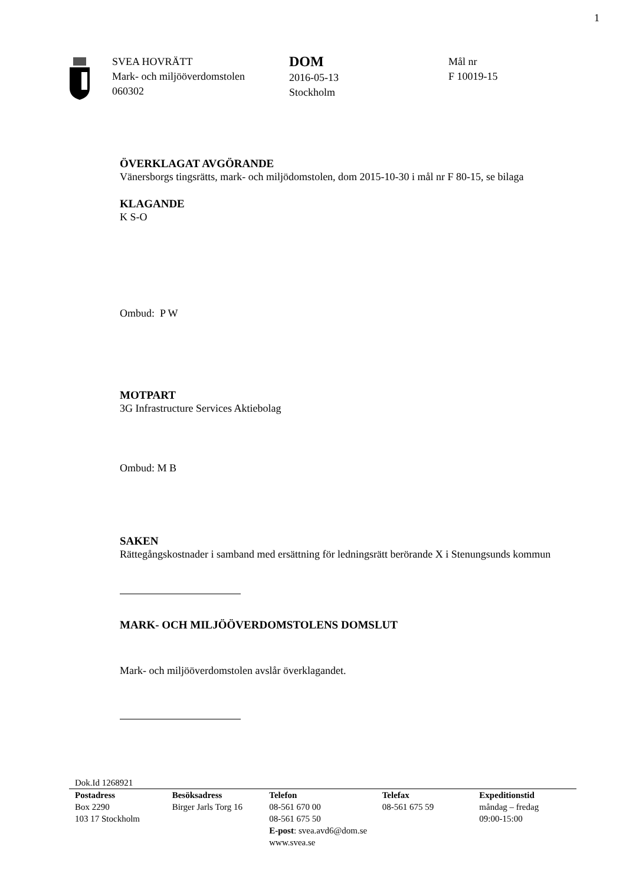1
SVEA HOVRÄTT
Mark- och miljööverdomstolen
060302
DOM
2016-05-13
Stockholm
Mål nr
F 10019-15
ÖVERKLAGAT AVGÖRANDE
Vänersborgs tingsrätts, mark- och miljödomstolen, dom 2015-10-30 i mål nr F 80-15, se bilaga
KLAGANDE
K S-O
Ombud: P W
MOTPART
3G Infrastructure Services Aktiebolag
Ombud: M B
SAKEN
Rättegångskostnader i samband med ersättning för ledningsrätt berörande X i Stenungsunds kommun
MARK- OCH MILJÖÖVERDOMSTOLENS DOMSLUT
Mark- och miljööverdomstolen avslår överklagandet.
Dok.Id 1268921
Postadress
Box 2290
103 17 Stockholm
Besöksadress
Birger Jarls Torg 16
Telefon
08-561 670 00
08-561 675 50
E-post: svea.avd6@dom.se
www.svea.se
Telefax
08-561 675 59
Expeditionstid
måndag – fredag
09:00-15:00